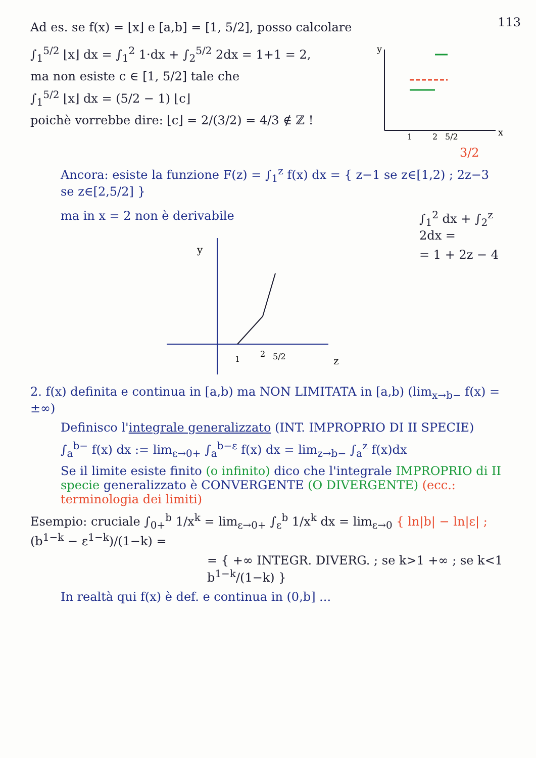113
Ad es. se f(x) = ⌊x⌋ e [a,b] = [1, 5/2], posso calcolare
∫<sub>1</sub><sup>5/2</sup> ⌊x⌋ dx = ∫<sub>1</sub><sup>2</sup> 1·dx + ∫<sub>2</sub><sup>5/2</sup> 2dx = 1+1 = 2,
ma non esiste c ∈ [1, 5/2] tale che
∫<sub>1</sub><sup>5/2</sup> ⌊x⌋ dx = (5/2 − 1) ⌊c⌋
poichè vorrebbe dire: ⌊c⌋ = 2/(3/2) = 4/3 ∉ ℤ !
y
x
1
2
5/2
3/2
Ancora: esiste la funzione F(z) = ∫<sub>1</sub><sup>z</sup> f(x) dx = { z−1 se z∈[1,2) ; 2z−3 se z∈[2,5/2] }
ma in x = 2 non è derivabile
y
1
2
5/2
z
∫<sub>1</sub><sup>2</sup> dx + ∫<sub>2</sub><sup>z</sup> 2dx =
= 1 + 2z − 4
2. f(x) definita e continua in [a,b) ma NON LIMITATA in [a,b) (lim<sub>x→b−</sub> f(x) = ±∞)
Definisco l'integrale generalizzato (INT. IMPROPRIO DI II SPECIE)
∫<sub>a</sub><sup>b−</sup> f(x) dx := lim<sub>ε→0+</sub> ∫<sub>a</sub><sup>b−ε</sup> f(x) dx = lim<sub>z→b−</sub> ∫<sub>a</sub><sup>z</sup> f(x)dx
Se il limite esiste finito (o infinito) dico che l'integrale IMPROPRIO di II specie generalizzato è CONVERGENTE (O DIVERGENTE) (ecc.: terminologia dei limiti)
Esempio: cruciale ∫<sub>0+</sub><sup>b</sup> 1/x<sup>k</sup> = lim<sub>ε→0+</sub> ∫<sub>ε</sub><sup>b</sup> 1/x<sup>k</sup> dx = lim<sub>ε→0</sub> { ln|b| − ln|ε| ; (b<sup>1−k</sup> − ε<sup>1−k</sup>)/(1−k) =
= { +∞ INTEGR. DIVERG. ; se k>1 +∞ ; se k<1 b<sup>1−k</sup>/(1−k) }
In realtà qui f(x) è def. e continua in (0,b] ...